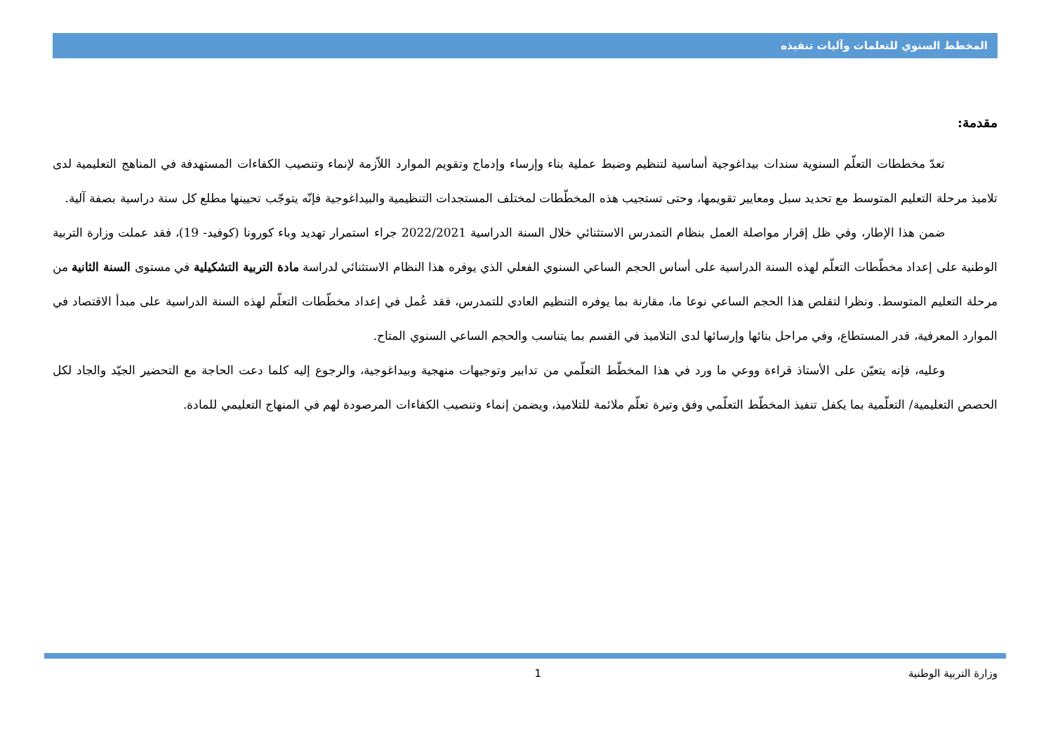المخطط السنوي للتعلمات وآليات تنفيذه
مقدمة:
تعدّ مخططات التعلّم السنوية سندات بيداغوجية أساسية لتنظيم وضبط عملية بناء وإرساء وإدماج وتقويم الموارد اللاّزمة لإنماء وتنصيب الكفاءات المستهدفة في المناهج التعليمية لدى تلاميذ مرحلة التعليم المتوسط مع تحديد سبل ومعايير تقويمها، وحتى تستجيب هذه المخطّطات لمختلف المستجدات التنظيمية والبيداغوجية فإنّه يتوجّب تحيينها مطلع كل سنة دراسية بصفة آلية.
ضمن هذا الإطار، وفي ظل إقرار مواصلة العمل بنظام التمدرس الاستثنائي خلال السنة الدراسية 2022/2021 جراء استمرار تهديد وباء كورونا (كوفيد- 19)، فقد عملت وزارة التربية الوطنية على إعداد مخطّطات التعلّم لهذه السنة الدراسية على أساس الحجم الساعي السنوي الفعلي الذي يوفره هذا النظام الاستثنائي لدراسة مادة التربية التشكيلية في مستوى السنة الثانية من مرحلة التعليم المتوسط. ونظرا لتقلص هذا الحجم الساعي نوعا ما، مقارنة بما يوفره التنظيم العادي للتمدرس، فقد عُمل في إعداد مخطّطات التعلّم لهذه السنة الدراسية على مبدأ الاقتصاد في الموارد المعرفية، قدر المستطاع، وفي مراحل بنائها وإرسائها لدى التلاميذ في القسم بما يتناسب والحجم الساعي السنوي المتاح.
وعليه، فإنه يتعيّن على الأستاذ قراءة ووعي ما ورد في هذا المخطّط التعلّمي من تدابير وتوجيهات منهجية وبيداغوجية، والرجوع إليه كلما دعت الحاجة مع التحضير الجيّد والجاد لكل الحصص التعليمية/ التعلّمية بما يكفل تنفيذ المخطّط التعلّمي وفق وتيرة تعلّم ملائمة للتلاميذ، ويضمن إنماء وتنصيب الكفاءات المرصودة لهم في المنهاج التعليمي للمادة.
وزارة التربية الوطنية 1